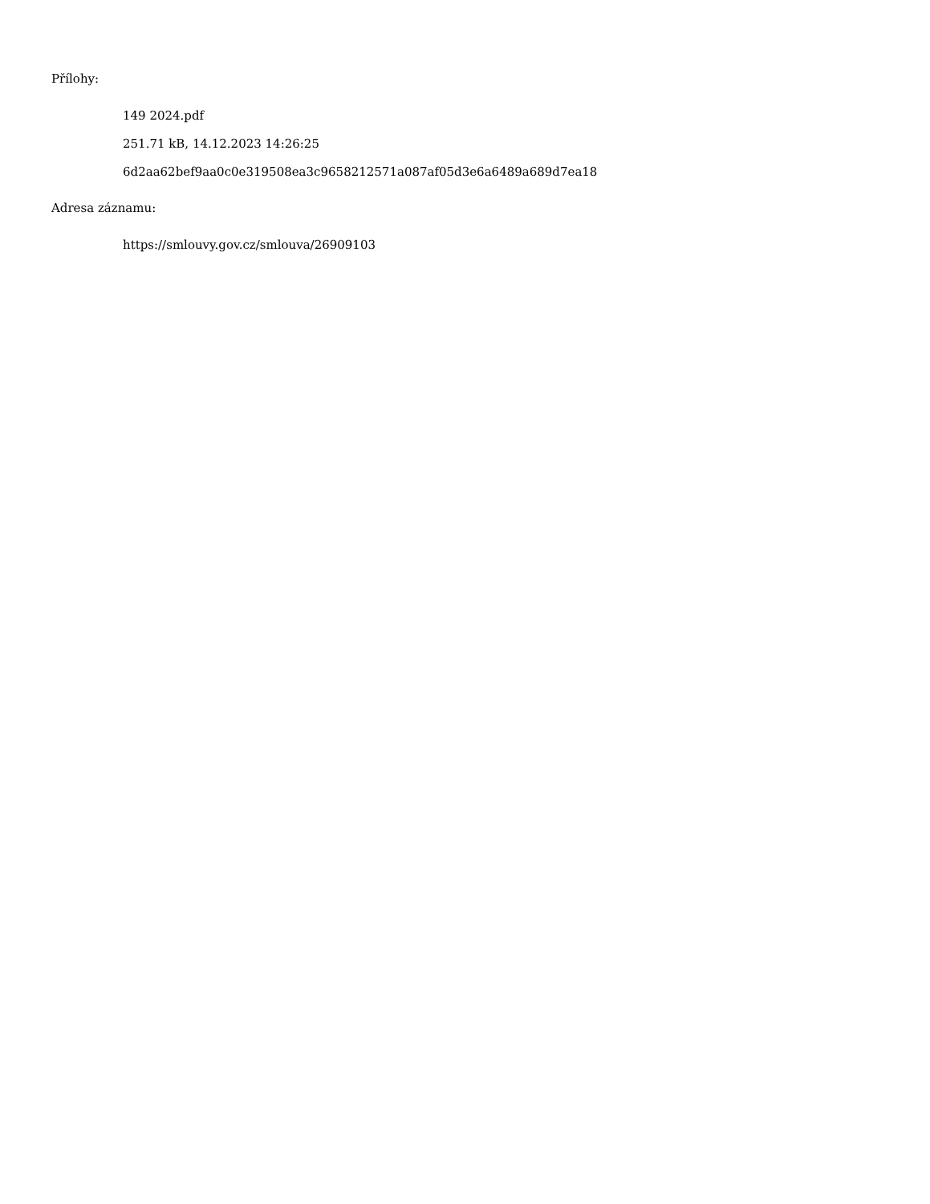Přílohy:
149 2024.pdf
251.71 kB, 14.12.2023 14:26:25
6d2aa62bef9aa0c0e319508ea3c9658212571a087af05d3e6a6489a689d7ea18
Adresa záznamu:
https://smlouvy.gov.cz/smlouva/26909103